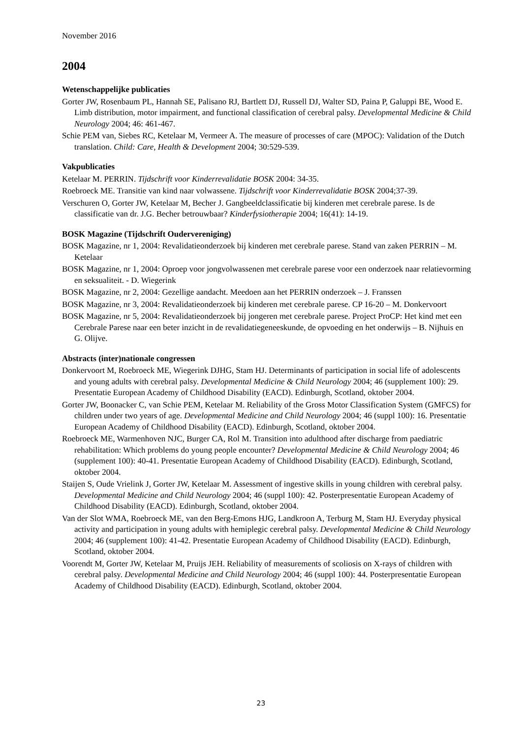November 2016
2004
Wetenschappelijke publicaties
Gorter JW, Rosenbaum PL, Hannah SE, Palisano RJ, Bartlett DJ, Russell DJ, Walter SD, Paina P, Galuppi BE, Wood E. Limb distribution, motor impairment, and functional classification of cerebral palsy. Developmental Medicine & Child Neurology 2004; 46: 461-467.
Schie PEM van, Siebes RC, Ketelaar M, Vermeer A. The measure of processes of care (MPOC): Validation of the Dutch translation. Child: Care, Health & Development 2004; 30:529-539.
Vakpublicaties
Ketelaar M. PERRIN. Tijdschrift voor Kinderrevalidatie BOSK 2004: 34-35.
Roebroeck ME. Transitie van kind naar volwassene. Tijdschrift voor Kinderrevalidatie BOSK 2004;37-39.
Verschuren O, Gorter JW, Ketelaar M, Becher J. Gangbeeldclassificatie bij kinderen met cerebrale parese. Is de classificatie van dr. J.G. Becher betrouwbaar? Kinderfysiotherapie 2004; 16(41): 14-19.
BOSK Magazine (Tijdschrift Oudervereniging)
BOSK Magazine, nr 1, 2004: Revalidatieonderzoek bij kinderen met cerebrale parese. Stand van zaken PERRIN – M. Ketelaar
BOSK Magazine, nr 1, 2004: Oproep voor jongvolwassenen met cerebrale parese voor een onderzoek naar relatievorming en seksualiteit. - D. Wiegerink
BOSK Magazine, nr 2, 2004: Gezellige aandacht. Meedoen aan het PERRIN onderzoek – J. Franssen
BOSK Magazine, nr 3, 2004: Revalidatieonderzoek bij kinderen met cerebrale parese. CP 16-20 – M. Donkervoort
BOSK Magazine, nr 5, 2004: Revalidatieonderzoek bij jongeren met cerebrale parese. Project ProCP: Het kind met een Cerebrale Parese naar een beter inzicht in de revalidatiegeneeskunde, de opvoeding en het onderwijs – B. Nijhuis en G. Olijve.
Abstracts (inter)nationale congressen
Donkervoort M, Roebroeck ME, Wiegerink DJHG, Stam HJ. Determinants of participation in social life of adolescents and young adults with cerebral palsy. Developmental Medicine & Child Neurology 2004; 46 (supplement 100): 29. Presentatie European Academy of Childhood Disability (EACD). Edinburgh, Scotland, oktober 2004.
Gorter JW, Boonacker C, van Schie PEM, Ketelaar M. Reliability of the Gross Motor Classification System (GMFCS) for children under two years of age. Developmental Medicine and Child Neurology 2004; 46 (suppl 100): 16. Presentatie European Academy of Childhood Disability (EACD). Edinburgh, Scotland, oktober 2004.
Roebroeck ME, Warmenhoven NJC, Burger CA, Rol M. Transition into adulthood after discharge from paediatric rehabilitation: Which problems do young people encounter? Developmental Medicine & Child Neurology 2004; 46 (supplement 100): 40-41. Presentatie European Academy of Childhood Disability (EACD). Edinburgh, Scotland, oktober 2004.
Staijen S, Oude Vrielink J, Gorter JW, Ketelaar M. Assessment of ingestive skills in young children with cerebral palsy. Developmental Medicine and Child Neurology 2004; 46 (suppl 100): 42. Posterpresentatie European Academy of Childhood Disability (EACD). Edinburgh, Scotland, oktober 2004.
Van der Slot WMA, Roebroeck ME, van den Berg-Emons HJG, Landkroon A, Terburg M, Stam HJ. Everyday physical activity and participation in young adults with hemiplegic cerebral palsy. Developmental Medicine & Child Neurology 2004; 46 (supplement 100): 41-42. Presentatie European Academy of Childhood Disability (EACD). Edinburgh, Scotland, oktober 2004.
Voorendt M, Gorter JW, Ketelaar M, Pruijs JEH. Reliability of measurements of scoliosis on X-rays of children with cerebral palsy. Developmental Medicine and Child Neurology 2004; 46 (suppl 100): 44. Posterpresentatie European Academy of Childhood Disability (EACD). Edinburgh, Scotland, oktober 2004.
23